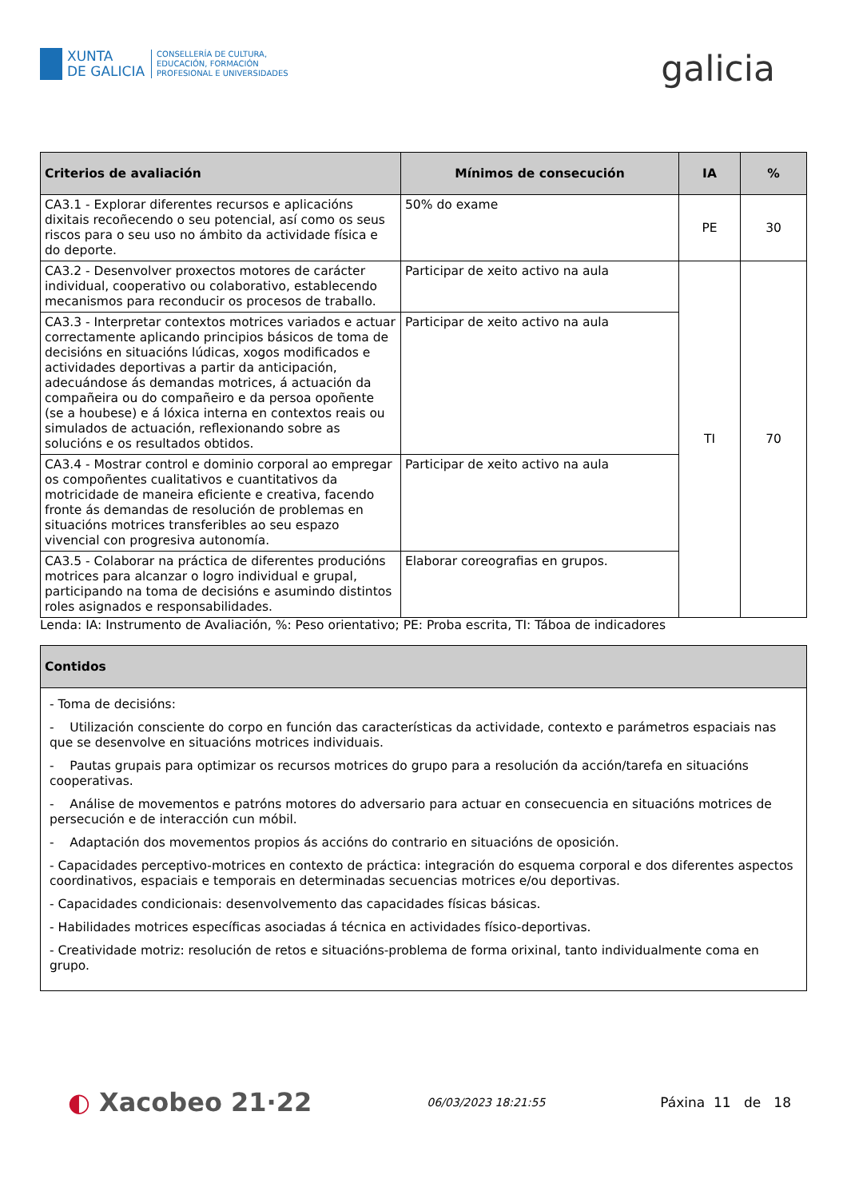XUNTA
DE GALICIA
CONSELLERÍA DE CULTURA,
EDUCACIÓN, FORMACIÓN
PROFESIONAL E UNIVERSIDADES
galicia
| Criterios de avaliación | Mínimos de consecución | IA | % |
| --- | --- | --- | --- |
| CA3.1 - Explorar diferentes recursos e aplicacións dixitais recoñecendo o seu potencial, así como os seus riscos para o seu uso no ámbito da actividade física e do deporte. | 50% do exame | PE | 30 |
| CA3.2 - Desenvolver proxectos motores de carácter individual, cooperativo ou colaborativo, establecendo mecanismos para reconducir os procesos de traballo. | Participar de xeito activo na aula | TI | 70 |
| CA3.3 - Interpretar contextos motrices variados e actuar correctamente aplicando principios básicos de toma de decisións en situacións lúdicas, xogos modificados e actividades deportivas a partir da anticipación, adecuándose ás demandas motrices, á actuación da compañeira ou do compañeiro e da persoa opoñente (se a houbese) e á lóxica interna en contextos reais ou simulados de actuación, reflexionando sobre as solucións e os resultados obtidos. | Participar de xeito activo na aula | | |
| CA3.4 - Mostrar control e dominio corporal ao empregar os compoñentes cualitativos e cuantitativos da motricidade de maneira eficiente e creativa, facendo fronte ás demandas de resolución de problemas en situacións motrices transferibles ao seu espazo vivencial con progresiva autonomía. | Participar de xeito activo na aula | | |
| CA3.5 - Colaborar na práctica de diferentes producións motrices para alcanzar o logro individual e grupal, participando na toma de decisións e asumindo distintos roles asignados e responsabilidades. | Elaborar coreografias en grupos. | | |
Lenda: IA: Instrumento de Avaliación, %: Peso orientativo; PE: Proba escrita, TI: Táboa de indicadores
| Contidos |
| --- |
| - Toma de decisións: - Utilización consciente do corpo en función das características da actividade, contexto e parámetros espaciais nas que se desenvolve en situacións motrices individuais. - Pautas grupais para optimizar os recursos motrices do grupo para a resolución da acción/tarefa en situacións cooperativas. - Análise de movementos e patróns motores do adversario para actuar en consecuencia en situacións motrices de persecución e de interacción cun móbil. - Adaptación dos movementos propios ás accións do contrario en situacións de oposición. - Capacidades perceptivo-motrices en contexto de práctica: integración do esquema corporal e dos diferentes aspectos coordinativos, espaciais e temporais en determinadas secuencias motrices e/ou deportivas. - Capacidades condicionais: desenvolvemento das capacidades físicas básicas. - Habilidades motrices específicas asociadas á técnica en actividades físico-deportivas. - Creatividade motriz: resolución de retos e situacións-problema de forma orixinal, tanto individualmente coma en grupo. |
◐ Xacobeo 21·22
06/03/2023 18:21:55
Páxina 11 de 18